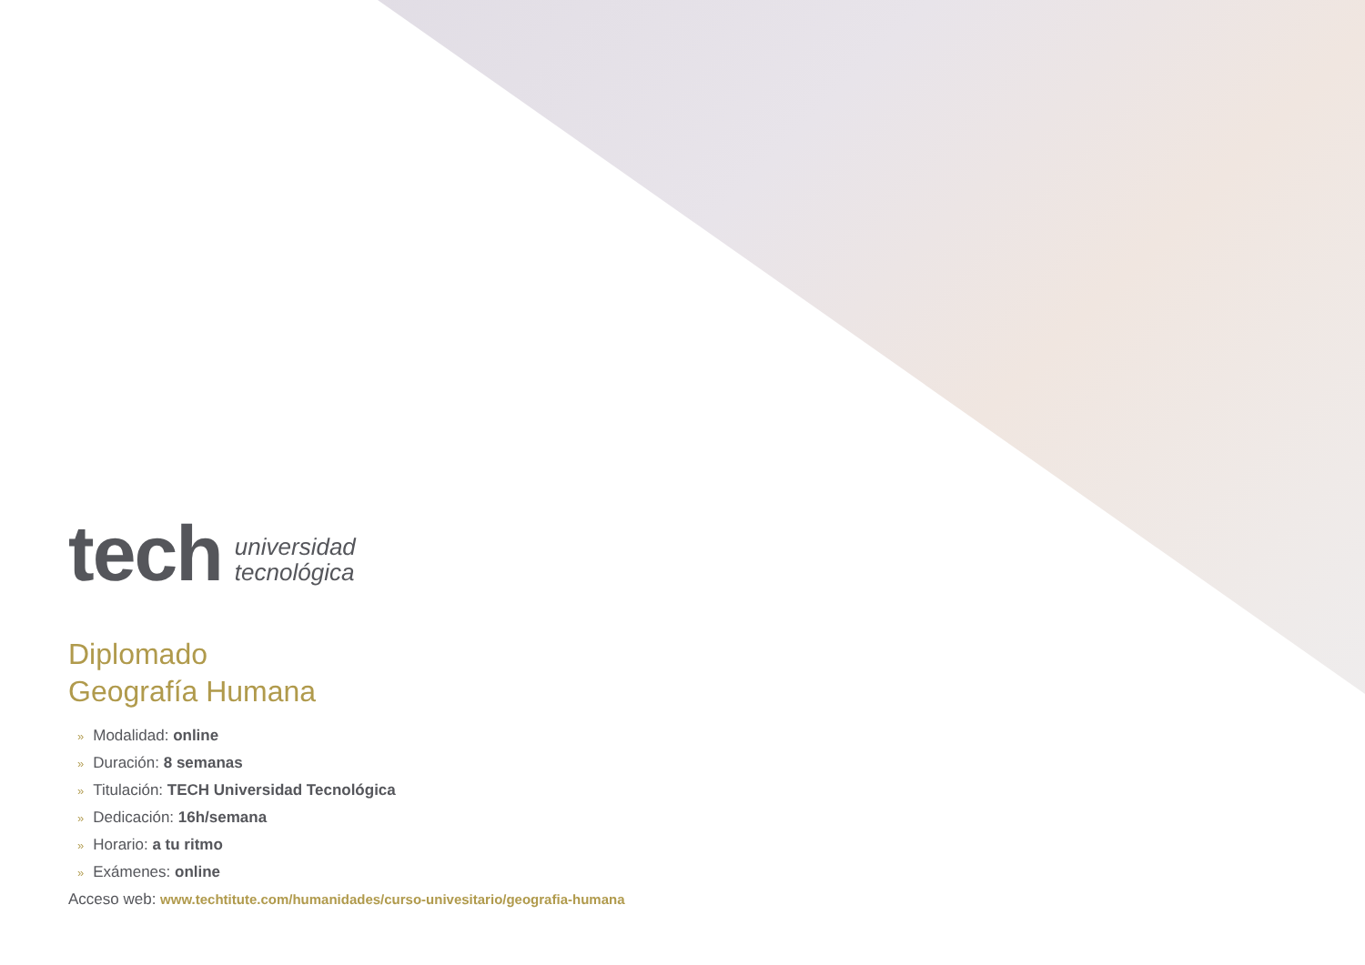tech
universidad
tecnológica
Diplomado
Geografía Humana
» Modalidad: online
» Duración: 8 semanas
» Titulación: TECH Universidad Tecnológica
» Dedicación: 16h/semana
» Horario: a tu ritmo
» Exámenes: online
Acceso web: www.techtitute.com/humanidades/curso-univesitario/geografia-humana